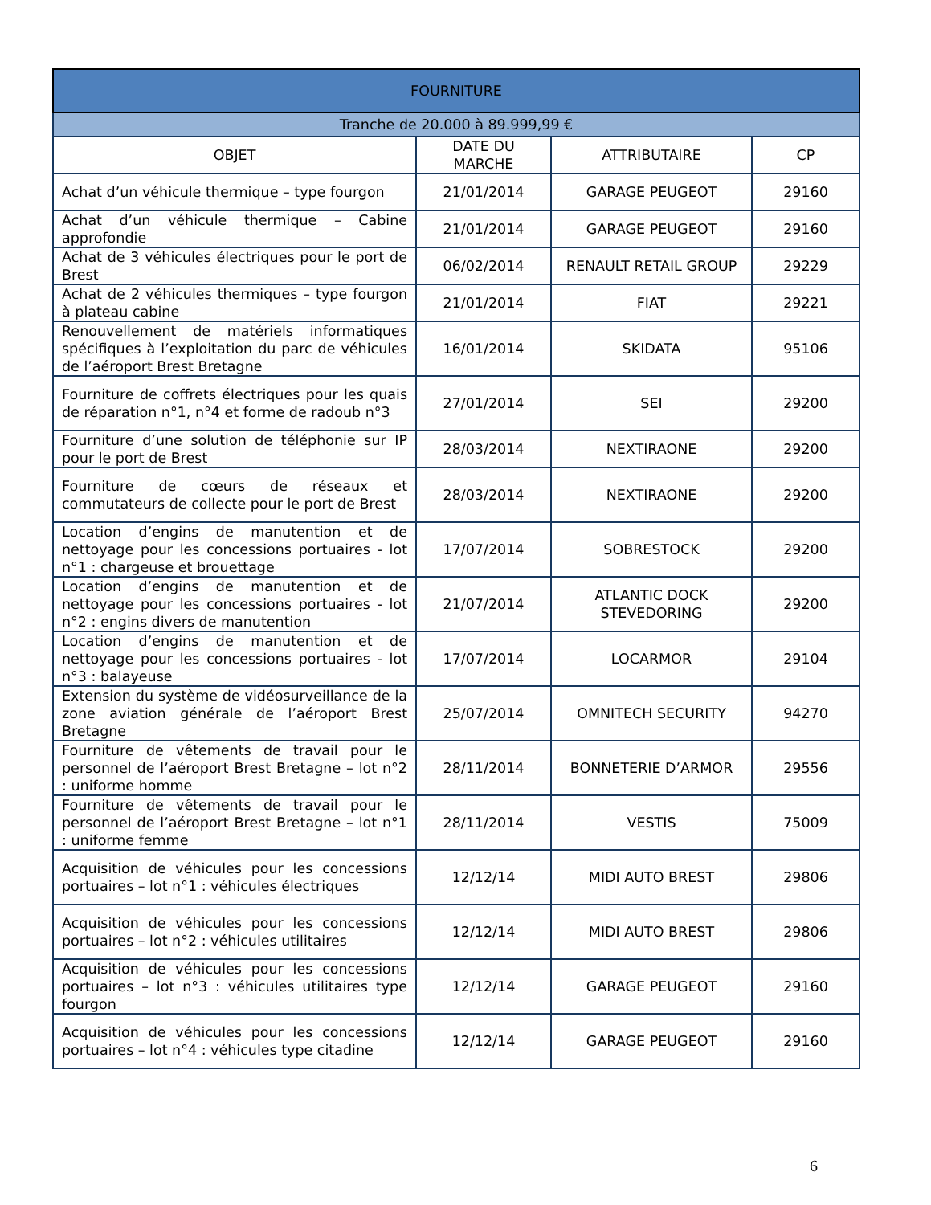| FOURNITURE | | | |
| --- | --- | --- | --- |
| Tranche de 20.000 à 89.999,99 € | | | |
| OBJET | DATE DU MARCHE | ATTRIBUTAIRE | CP |
| Achat d’un véhicule thermique – type fourgon | 21/01/2014 | GARAGE PEUGEOT | 29160 |
| Achat d’un véhicule thermique – Cabine approfondie | 21/01/2014 | GARAGE PEUGEOT | 29160 |
| Achat de 3 véhicules électriques pour le port de Brest | 06/02/2014 | RENAULT RETAIL GROUP | 29229 |
| Achat de 2 véhicules thermiques – type fourgon à plateau cabine | 21/01/2014 | FIAT | 29221 |
| Renouvellement de matériels informatiques spécifiques à l’exploitation du parc de véhicules de l’aéroport Brest Bretagne | 16/01/2014 | SKIDATA | 95106 |
| Fourniture de coffrets électriques pour les quais de réparation n°1, n°4 et forme de radoub n°3 | 27/01/2014 | SEI | 29200 |
| Fourniture d’une solution de téléphonie sur IP pour le port de Brest | 28/03/2014 | NEXTIRAONE | 29200 |
| Fourniture de cœurs de réseaux et commutateurs de collecte pour le port de Brest | 28/03/2014 | NEXTIRAONE | 29200 |
| Location d’engins de manutention et de nettoyage pour les concessions portuaires - lot n°1 : chargeuse et brouettage | 17/07/2014 | SOBRESTOCK | 29200 |
| Location d’engins de manutention et de nettoyage pour les concessions portuaires - lot n°2 : engins divers de manutention | 21/07/2014 | ATLANTIC DOCK STEVEDORING | 29200 |
| Location d’engins de manutention et de nettoyage pour les concessions portuaires - lot n°3 : balayeuse | 17/07/2014 | LOCARMOR | 29104 |
| Extension du système de vidéosurveillance de la zone aviation générale de l’aéroport Brest Bretagne | 25/07/2014 | OMNITECH SECURITY | 94270 |
| Fourniture de vêtements de travail pour le personnel de l’aéroport Brest Bretagne – lot n°2 : uniforme homme | 28/11/2014 | BONNETERIE D’ARMOR | 29556 |
| Fourniture de vêtements de travail pour le personnel de l’aéroport Brest Bretagne – lot n°1 : uniforme femme | 28/11/2014 | VESTIS | 75009 |
| Acquisition de véhicules pour les concessions portuaires – lot n°1 : véhicules électriques | 12/12/14 | MIDI AUTO BREST | 29806 |
| Acquisition de véhicules pour les concessions portuaires – lot n°2 : véhicules utilitaires | 12/12/14 | MIDI AUTO BREST | 29806 |
| Acquisition de véhicules pour les concessions portuaires – lot n°3 : véhicules utilitaires type fourgon | 12/12/14 | GARAGE PEUGEOT | 29160 |
| Acquisition de véhicules pour les concessions portuaires – lot n°4 : véhicules type citadine | 12/12/14 | GARAGE PEUGEOT | 29160 |
6